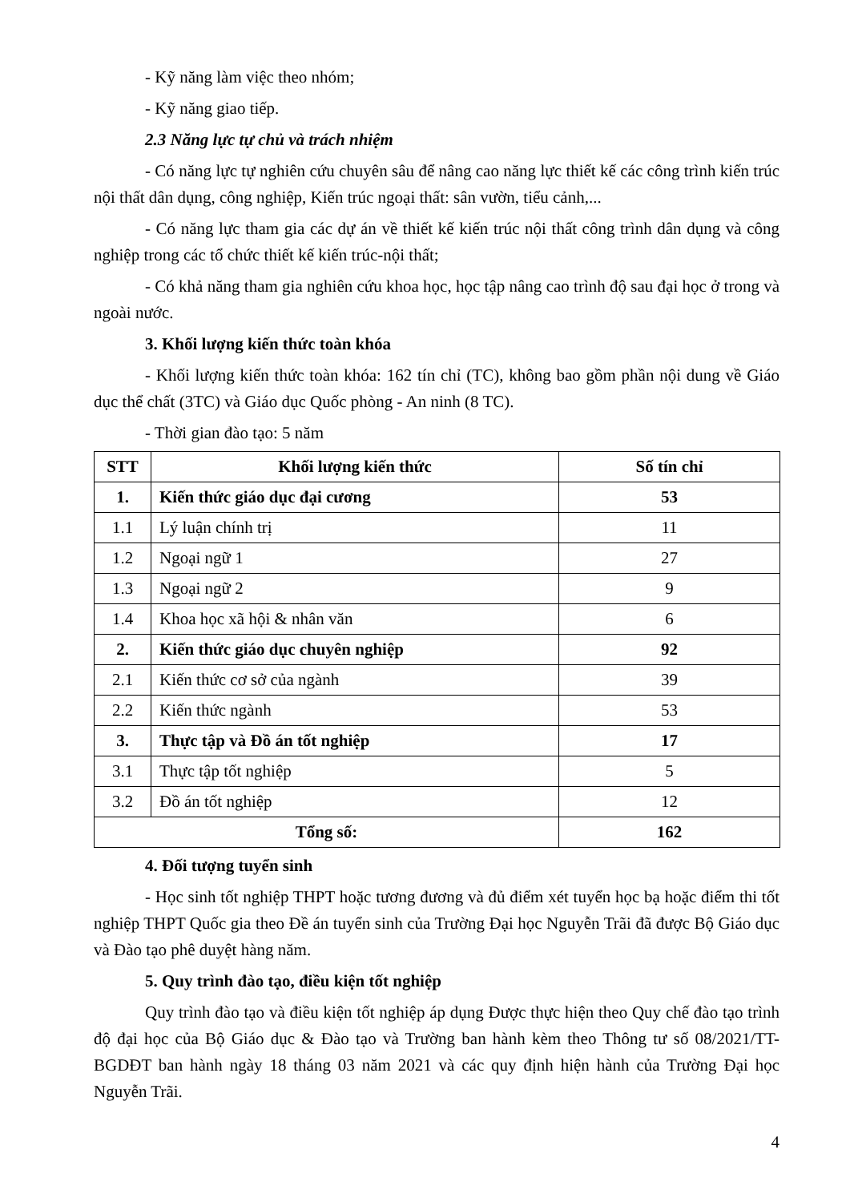- Kỹ năng làm việc theo nhóm;
- Kỹ năng giao tiếp.
2.3 Năng lực tự chủ và trách nhiệm
- Có năng lực tự nghiên cứu chuyên sâu để nâng cao năng lực thiết kế các công trình kiến trúc nội thất dân dụng, công nghiệp, Kiến trúc ngoại thất: sân vườn, tiểu cảnh,...
- Có năng lực tham gia các dự án về thiết kế kiến trúc nội thất công trình dân dụng và công nghiệp trong các tổ chức thiết kế kiến trúc-nội thất;
- Có khả năng tham gia nghiên cứu khoa học, học tập nâng cao trình độ sau đại học ở trong và ngoài nước.
3. Khối lượng kiến thức toàn khóa
- Khối lượng kiến thức toàn khóa: 162 tín chỉ (TC), không bao gồm phần nội dung về Giáo dục thể chất (3TC) và Giáo dục Quốc phòng - An ninh (8 TC).
- Thời gian đào tạo: 5 năm
| STT | Khối lượng kiến thức | Số tín chỉ |
| --- | --- | --- |
| 1. | Kiến thức giáo dục đại cương | 53 |
| 1.1 | Lý luận chính trị | 11 |
| 1.2 | Ngoại ngữ 1 | 27 |
| 1.3 | Ngoại ngữ 2 | 9 |
| 1.4 | Khoa học xã hội & nhân văn | 6 |
| 2. | Kiến thức giáo dục chuyên nghiệp | 92 |
| 2.1 | Kiến thức cơ sở của ngành | 39 |
| 2.2 | Kiến thức ngành | 53 |
| 3. | Thực tập và Đồ án tốt nghiệp | 17 |
| 3.1 | Thực tập tốt nghiệp | 5 |
| 3.2 | Đồ án tốt nghiệp | 12 |
| Tổng số: | | 162 |
4. Đối tượng tuyển sinh
- Học sinh tốt nghiệp THPT hoặc tương đương và đủ điểm xét tuyển học bạ hoặc điểm thi tốt nghiệp THPT Quốc gia theo Đề án tuyển sinh của Trường Đại học Nguyễn Trãi đã được Bộ Giáo dục và Đào tạo phê duyệt hàng năm.
5. Quy trình đào tạo, điều kiện tốt nghiệp
Quy trình đào tạo và điều kiện tốt nghiệp áp dụng Được thực hiện theo Quy chế đào tạo trình độ đại học của Bộ Giáo dục & Đào tạo và Trường ban hành kèm theo Thông tư số 08/2021/TT-BGDĐT ban hành ngày 18 tháng 03 năm 2021 và các quy định hiện hành của Trường Đại học Nguyễn Trãi.
4